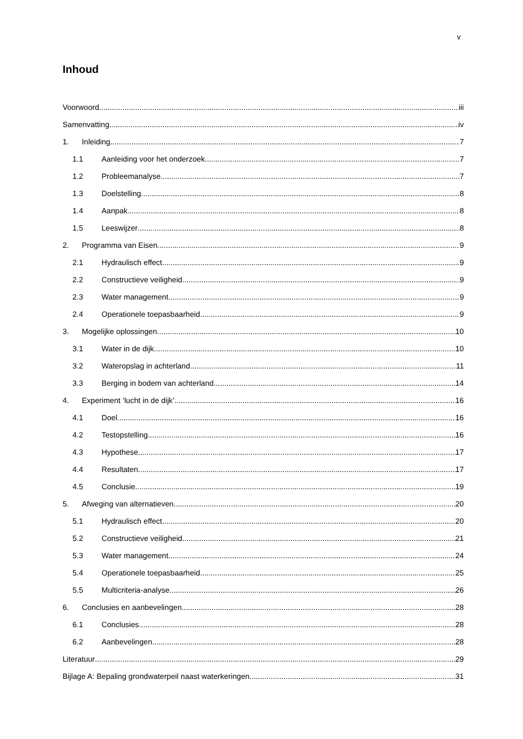v
Inhoud
Voorwoord iii
Samenvatting iv
1. Inleiding 7
1.1 Aanleiding voor het onderzoek 7
1.2 Probleemanalyse 7
1.3 Doelstelling 8
1.4 Aanpak 8
1.5 Leeswijzer 8
2. Programma van Eisen 9
2.1 Hydraulisch effect 9
2.2 Constructieve veiligheid 9
2.3 Water management 9
2.4 Operationele toepasbaarheid 9
3. Mogelijke oplossingen 10
3.1 Water in de dijk 10
3.2 Wateropslag in achterland 11
3.3 Berging in bodem van achterland 14
4. Experiment ‘lucht in de dijk’ 16
4.1 Doel 16
4.2 Testopstelling 16
4.3 Hypothese 17
4.4 Resultaten 17
4.5 Conclusie 19
5. Afweging van alternatieven 20
5.1 Hydraulisch effect 20
5.2 Constructieve veiligheid 21
5.3 Water management 24
5.4 Operationele toepasbaarheid 25
5.5 Multicriteria-analyse 26
6. Conclusies en aanbevelingen 28
6.1 Conclusies 28
6.2 Aanbevelingen 28
Literatuur 29
Bijlage A: Bepaling grondwaterpeil naast waterkeringen 31